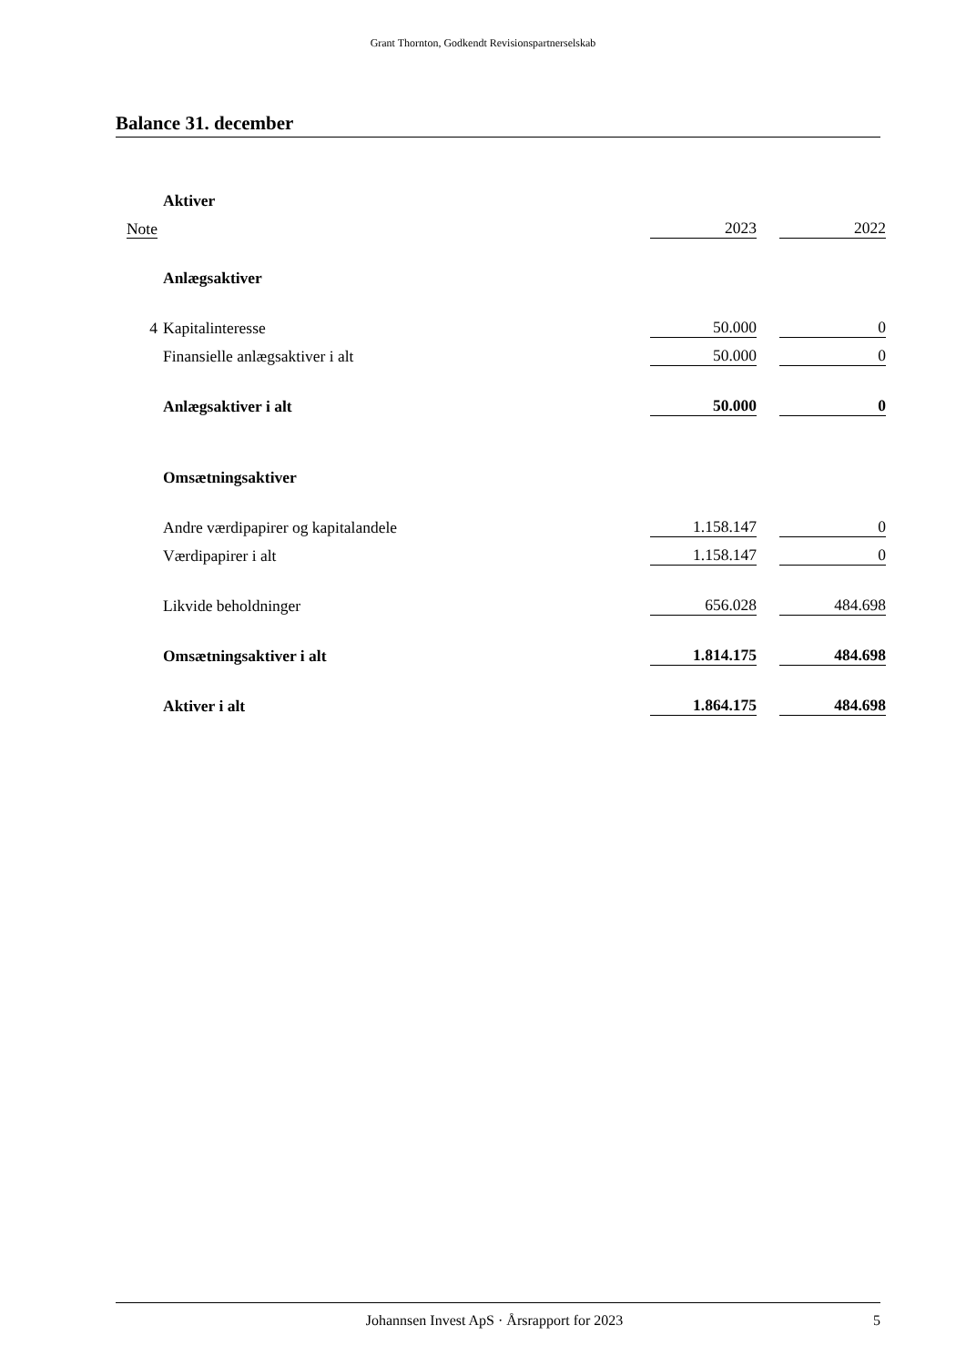Grant Thornton, Godkendt Revisionspartnerselskab
Balance 31. december
| | Aktiver | | | |
| Note | | 2023 | | 2022 |
| | Anlægsaktiver | | | |
| 4 | Kapitalinteresse | 50.000 | | 0 |
| | Finansielle anlægsaktiver i alt | 50.000 | | 0 |
| | Anlægsaktiver i alt | 50.000 | | 0 |
| | Omsætningsaktiver | | | |
| | Andre værdipapirer og kapitalandele | 1.158.147 | | 0 |
| | Værdipapirer i alt | 1.158.147 | | 0 |
| | Likvide beholdninger | 656.028 | | 484.698 |
| | Omsætningsaktiver i alt | 1.814.175 | | 484.698 |
| | Aktiver i alt | 1.864.175 | | 484.698 |
Johannsen Invest ApS · Årsrapport for 2023 5